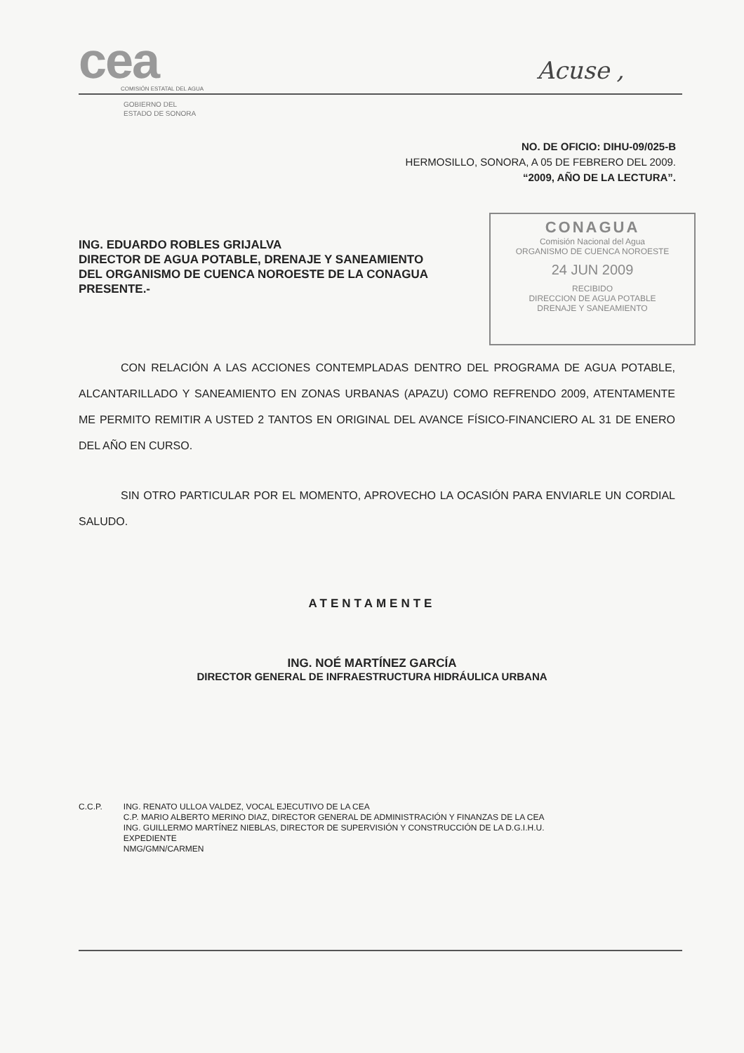cea
COMISIÓN ESTATAL DEL AGUA
Acuse ,
GOBIERNO DEL
ESTADO DE SONORA
NO. DE OFICIO: DIHU-09/025-B
HERMOSILLO, SONORA, A 05 DE FEBRERO DEL 2009.
“2009, AÑO DE LA LECTURA”.
ING. EDUARDO ROBLES GRIJALVA
DIRECTOR DE AGUA POTABLE, DRENAJE Y SANEAMIENTO
DEL ORGANISMO DE CUENCA NOROESTE DE LA CONAGUA
PRESENTE.-
CONAGUA
Comisión Nacional del Agua
ORGANISMO DE CUENCA NOROESTE
24 JUN 2009
RECIBIDO
DIRECCION DE AGUA POTABLE
DRENAJE Y SANEAMIENTO
CON RELACIÓN A LAS ACCIONES CONTEMPLADAS DENTRO DEL PROGRAMA DE AGUA POTABLE, ALCANTARILLADO Y SANEAMIENTO EN ZONAS URBANAS (APAZU) COMO REFRENDO 2009, ATENTAMENTE ME PERMITO REMITIR A USTED 2 TANTOS EN ORIGINAL DEL AVANCE FÍSICO-FINANCIERO AL 31 DE ENERO DEL AÑO EN CURSO.
SIN OTRO PARTICULAR POR EL MOMENTO, APROVECHO LA OCASIÓN PARA ENVIARLE UN CORDIAL SALUDO.
ATENTAMENTE
ING. NOÉ MARTÍNEZ GARCÍA
DIRECTOR GENERAL DE INFRAESTRUCTURA HIDRÁULICA URBANA
C.C.P. ING. RENATO ULLOA VALDEZ, VOCAL EJECUTIVO DE LA CEA
C.P. MARIO ALBERTO MERINO DIAZ, DIRECTOR GENERAL DE ADMINISTRACIÓN Y FINANZAS DE LA CEA
ING. GUILLERMO MARTÍNEZ NIEBLAS, DIRECTOR DE SUPERVISIÓN Y CONSTRUCCIÓN DE LA D.G.I.H.U.
EXPEDIENTE
NMG/GMN/CARMEN